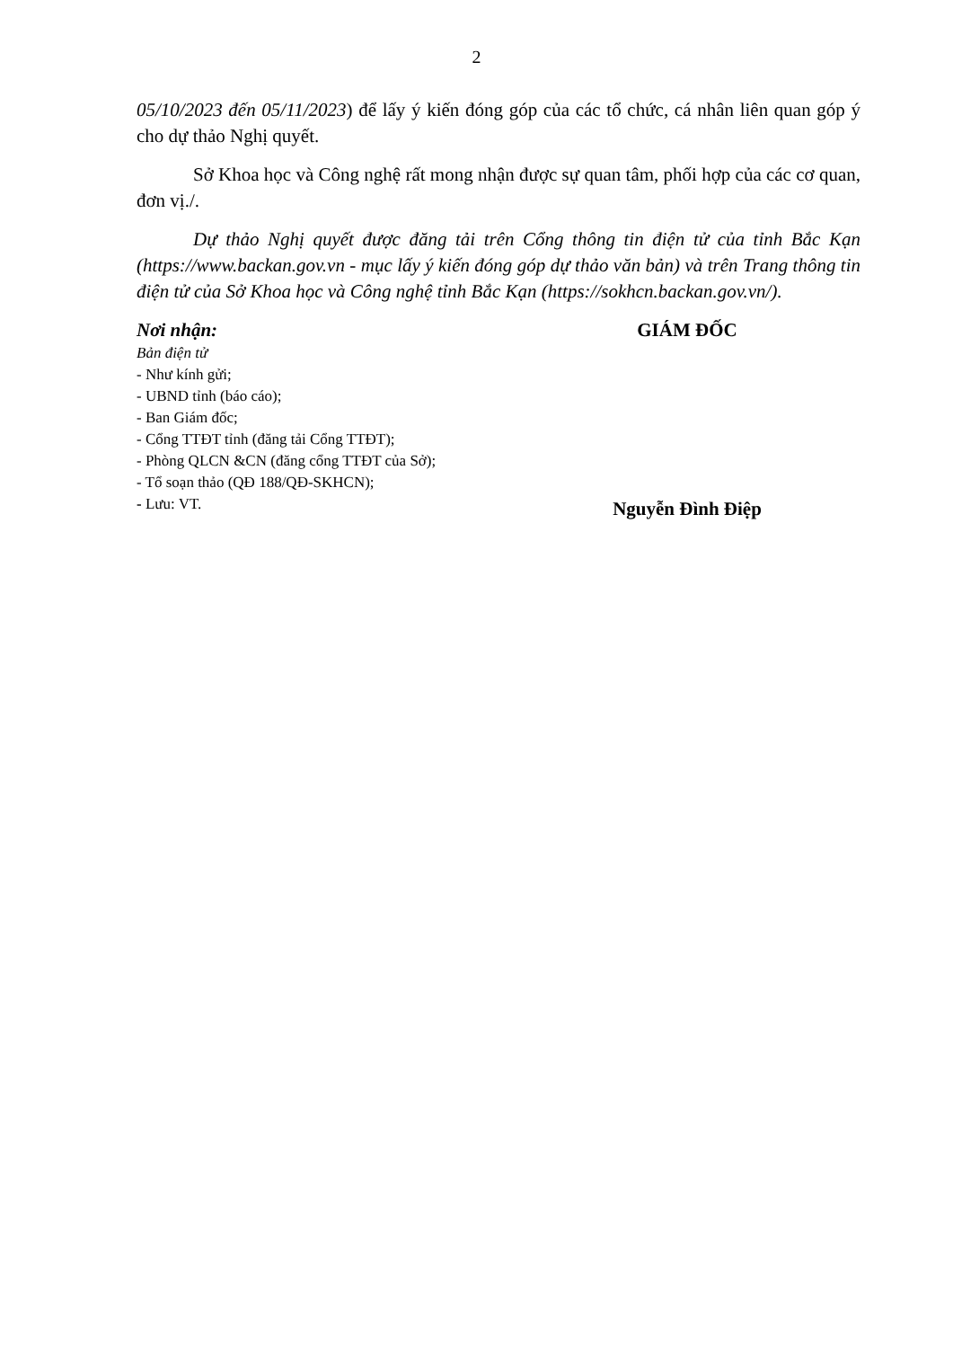2
05/10/2023 đến 05/11/2023) để lấy ý kiến đóng góp của các tổ chức, cá nhân liên quan góp ý cho dự thảo Nghị quyết.
Sở Khoa học và Công nghệ rất mong nhận được sự quan tâm, phối hợp của các cơ quan, đơn vị./.
Dự thảo Nghị quyết được đăng tải trên Cổng thông tin điện tử của tỉnh Bắc Kạn (https://www.backan.gov.vn - mục lấy ý kiến đóng góp dự thảo văn bản) và trên Trang thông tin điện tử của Sở Khoa học và Công nghệ tỉnh Bắc Kạn (https://sokhcn.backan.gov.vn/).
Nơi nhận:
Bản điện tử
- Như kính gửi;
- UBND tỉnh (báo cáo);
- Ban Giám đốc;
- Cổng TTĐT tỉnh (đăng tải Cổng TTĐT);
- Phòng QLCN &CN (đăng cổng TTĐT của Sở);
- Tổ soạn thảo (QĐ 188/QĐ-SKHCN);
- Lưu: VT.
GIÁM ĐỐC
Nguyễn Đình Điệp